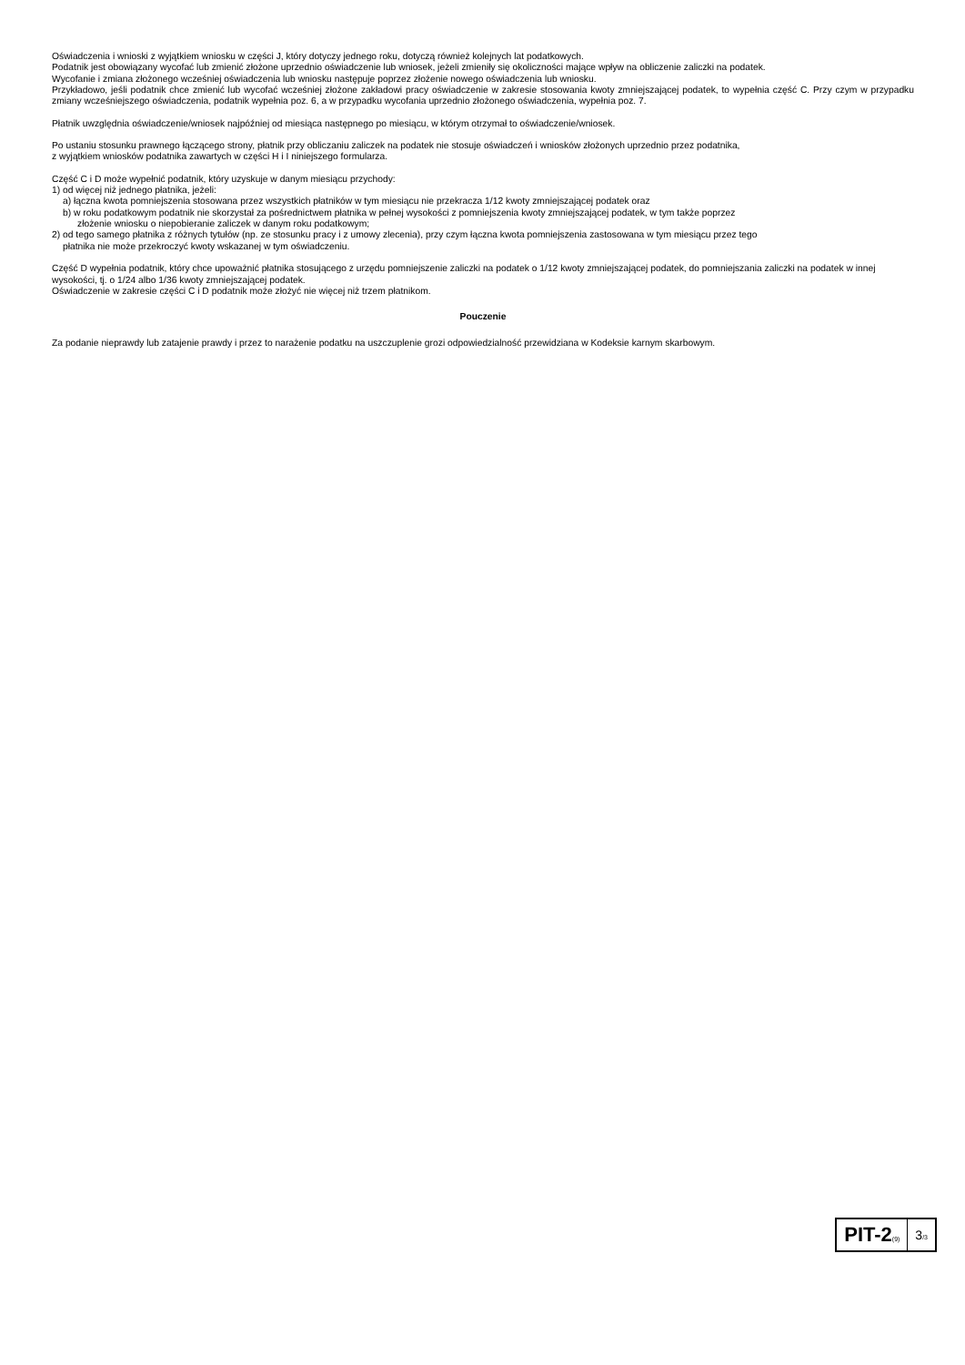Oświadczenia i wnioski z wyjątkiem wniosku w części J, który dotyczy jednego roku, dotyczą również kolejnych lat podatkowych.
Podatnik jest obowiązany wycofać lub zmienić złożone uprzednio oświadczenie lub wniosek, jeżeli zmieniły się okoliczności mające wpływ na obliczenie zaliczki na podatek.
Wycofanie i zmiana złożonego wcześniej oświadczenia lub wniosku następuje poprzez złożenie nowego oświadczenia lub wniosku.
Przykładowo, jeśli podatnik chce zmienić lub wycofać wcześniej złożone zakładowi pracy oświadczenie w zakresie stosowania kwoty zmniejszającej podatek, to wypełnia część C. Przy czym w przypadku zmiany wcześniejszego oświadczenia, podatnik wypełnia poz. 6, a w przypadku wycofania uprzednio złożonego oświadczenia, wypełnia poz. 7.
Płatnik uwzględnia oświadczenie/wniosek najpóźniej od miesiąca następnego po miesiącu, w którym otrzymał to oświadczenie/wniosek.
Po ustaniu stosunku prawnego łączącego strony, płatnik przy obliczaniu zaliczek na podatek nie stosuje oświadczeń i wniosków złożonych uprzednio przez podatnika,
z wyjątkiem wniosków podatnika zawartych w części H i I niniejszego formularza.
Część C i D może wypełnić podatnik, który uzyskuje w danym miesiącu przychody:
1) od więcej niż jednego płatnika, jeżeli:
a) łączna kwota pomniejszenia stosowana przez wszystkich płatników w tym miesiącu nie przekracza 1/12 kwoty zmniejszającej podatek oraz
b) w roku podatkowym podatnik nie skorzystał za pośrednictwem płatnika w pełnej wysokości z pomniejszenia kwoty zmniejszającej podatek, w tym także poprzez
złożenie wniosku o niepobieranie zaliczek w danym roku podatkowym;
2) od tego samego płatnika z różnych tytułów (np. ze stosunku pracy i z umowy zlecenia), przy czym łączna kwota pomniejszenia zastosowana w tym miesiącu przez tego
płatnika nie może przekroczyć kwoty wskazanej w tym oświadczeniu.
Część D wypełnia podatnik, który chce upoważnić płatnika stosującego z urzędu pomniejszenie zaliczki na podatek o 1/12 kwoty zmniejszającej podatek, do pomniejszania zaliczki na podatek w innej wysokości, tj. o 1/24 albo 1/36 kwoty zmniejszającej podatek.
Oświadczenie w zakresie części C i D podatnik może złożyć nie więcej niż trzem płatnikom.
Pouczenie
Za podanie nieprawdy lub zatajenie prawdy i przez to narażenie podatku na uszczuplenie grozi odpowiedzialność przewidziana w Kodeksie karnym skarbowym.
PIT-2(9)
3/3